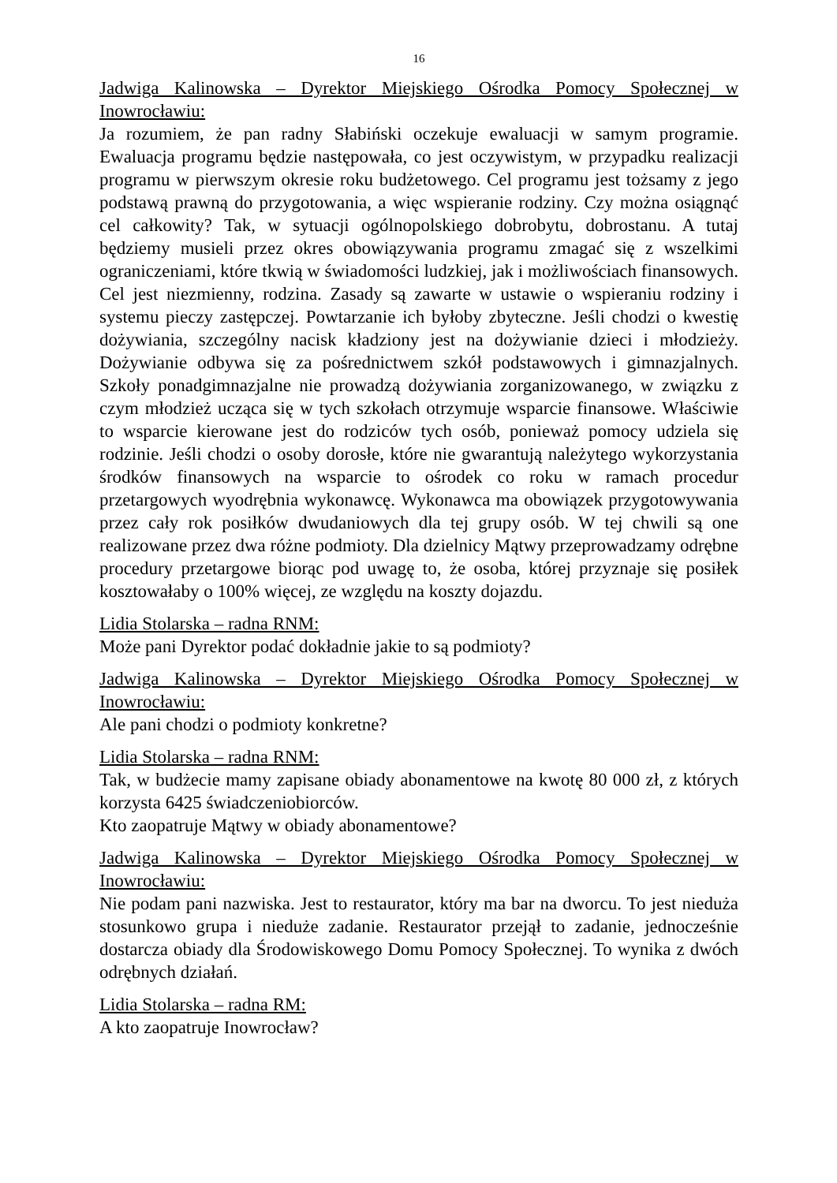16
Jadwiga Kalinowska – Dyrektor Miejskiego Ośrodka Pomocy Społecznej w Inowrocławiu:
Ja rozumiem, że pan radny Słabiński oczekuje ewaluacji w samym programie. Ewaluacja programu będzie następowała, co jest oczywistym, w przypadku realizacji programu w pierwszym okresie roku budżetowego. Cel programu jest tożsamy z jego podstawą prawną do przygotowania, a więc wspieranie rodziny. Czy można osiągnąć cel całkowity? Tak, w sytuacji ogólnopolskiego dobrobytu, dobrostanu. A tutaj będziemy musieli przez okres obowiązywania programu zmagać się z wszelkimi ograniczeniami, które tkwią w świadomości ludzkiej, jak i możliwościach finansowych. Cel jest niezmienny, rodzina. Zasady są zawarte w ustawie o wspieraniu rodziny i systemu pieczy zastępczej. Powtarzanie ich byłoby zbyteczne. Jeśli chodzi o kwestię dożywiania, szczególny nacisk kładziony jest na dożywianie dzieci i młodzieży. Dożywianie odbywa się za pośrednictwem szkół podstawowych i gimnazjalnych. Szkoły ponadgimnazjalne nie prowadzą dożywiania zorganizowanego, w związku z czym młodzież ucząca się w tych szkołach otrzymuje wsparcie finansowe. Właściwie to wsparcie kierowane jest do rodziców tych osób, ponieważ pomocy udziela się rodzinie. Jeśli chodzi o osoby dorosłe, które nie gwarantują należytego wykorzystania środków finansowych na wsparcie to ośrodek co roku w ramach procedur przetargowych wyodrębnia wykonawcę. Wykonawca ma obowiązek przygotowywania przez cały rok posiłków dwudaniowych dla tej grupy osób. W tej chwili są one realizowane przez dwa różne podmioty. Dla dzielnicy Mątwy przeprowadzamy odrębne procedury przetargowe biorąc pod uwagę to, że osoba, której przyznaje się posiłek kosztowałaby o 100% więcej, ze względu na koszty dojazdu.
Lidia Stolarska – radna RNM:
Może pani Dyrektor podać dokładnie jakie to są podmioty?
Jadwiga Kalinowska – Dyrektor Miejskiego Ośrodka Pomocy Społecznej w Inowrocławiu:
Ale pani chodzi o podmioty konkretne?
Lidia Stolarska – radna RNM:
Tak, w budżecie mamy zapisane obiady abonamentowe na kwotę 80 000 zł, z których korzysta 6425 świadczeniobiorców.
Kto zaopatruje Mątwy w obiady abonamentowe?
Jadwiga Kalinowska – Dyrektor Miejskiego Ośrodka Pomocy Społecznej w Inowrocławiu:
Nie podam pani nazwiska. Jest to restaurator, który ma bar na dworcu. To jest nieduża stosunkowo grupa i nieduże zadanie. Restaurator przejął to zadanie, jednocześnie dostarcza obiady dla Środowiskowego Domu Pomocy Społecznej. To wynika z dwóch odrębnych działań.
Lidia Stolarska – radna RM:
A kto zaopatruje Inowrocław?